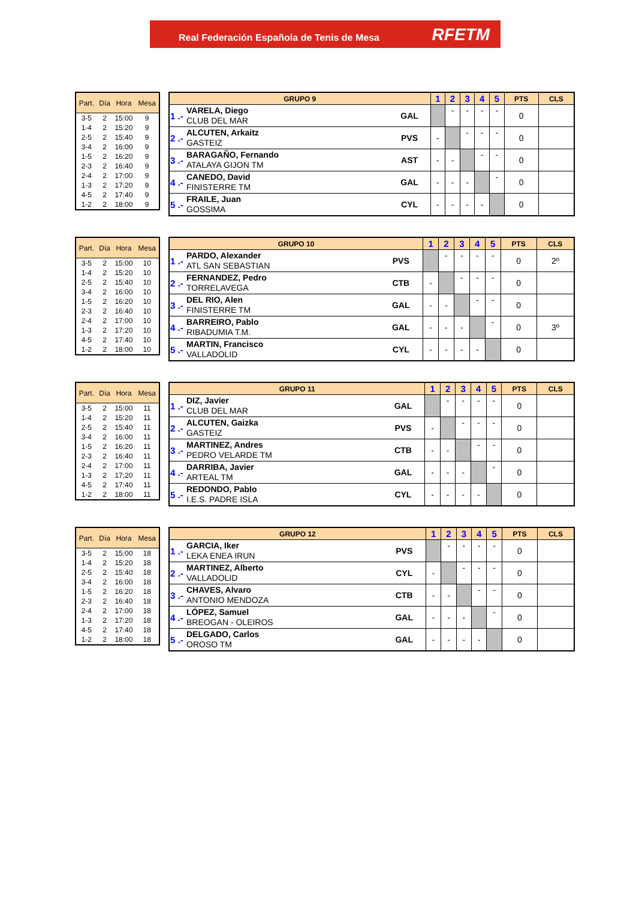Real Federación Española de Tenis de Mesa RFETM
| Part. | Día | Hora | Mesa |
| --- | --- | --- | --- |
| 3-5 | 2 | 15:00 | 9 |
| 1-4 | 2 | 15:20 | 9 |
| 2-5 | 2 | 15:40 | 9 |
| 3-4 | 2 | 16:00 | 9 |
| 1-5 | 2 | 16:20 | 9 |
| 2-3 | 2 | 16:40 | 9 |
| 2-4 | 2 | 17:00 | 9 |
| 1-3 | 2 | 17:20 | 9 |
| 4-5 | 2 | 17:40 | 9 |
| 1-2 | 2 | 18:00 | 9 |
| GRUPO 9 | | | 1 | 2 | 3 | 4 | 5 | PTS | CLS |
| --- | --- | --- | --- | --- | --- | --- | --- | --- | --- |
| 1 .- | VARELA, Diego CLUB DEL MAR | GAL | | - | - | - | - | 0 | |
| 2 .- | ALCUTEN, Arkaitz GASTEIZ | PVS | - | | - | - | - | 0 | |
| 3 .- | BARAGAÑO, Fernando ATALAYA GIJON TM | AST | - | - | | - | - | 0 | |
| 4 .- | CANEDO, David FINISTERRE TM | GAL | - | - | - | | - | 0 | |
| 5 .- | FRAILE, Juan GOSSIMA | CYL | - | - | - | - | | 0 | |
| Part. | Día | Hora | Mesa |
| --- | --- | --- | --- |
| 3-5 | 2 | 15:00 | 10 |
| 1-4 | 2 | 15:20 | 10 |
| 2-5 | 2 | 15:40 | 10 |
| 3-4 | 2 | 16:00 | 10 |
| 1-5 | 2 | 16:20 | 10 |
| 2-3 | 2 | 16:40 | 10 |
| 2-4 | 2 | 17:00 | 10 |
| 1-3 | 2 | 17:20 | 10 |
| 4-5 | 2 | 17:40 | 10 |
| 1-2 | 2 | 18:00 | 10 |
| GRUPO 10 | | | 1 | 2 | 3 | 4 | 5 | PTS | CLS |
| --- | --- | --- | --- | --- | --- | --- | --- | --- | --- |
| 1 .- | PARDO, Alexander ATL SAN SEBASTIAN | PVS | | - | - | - | - | 0 | 2º |
| 2 .- | FERNANDEZ, Pedro TORRELAVEGA | CTB | - | | - | - | - | 0 | |
| 3 .- | DEL RIO, Alen FINISTERRE TM | GAL | - | - | | - | - | 0 | |
| 4 .- | BARREIRO, Pablo RIBADUMIA T.M. | GAL | - | - | - | | - | 0 | 3º |
| 5 .- | MARTIN, Francisco VALLADOLID | CYL | - | - | - | - | | 0 | |
| Part. | Día | Hora | Mesa |
| --- | --- | --- | --- |
| 3-5 | 2 | 15:00 | 11 |
| 1-4 | 2 | 15:20 | 11 |
| 2-5 | 2 | 15:40 | 11 |
| 3-4 | 2 | 16:00 | 11 |
| 1-5 | 2 | 16:20 | 11 |
| 2-3 | 2 | 16:40 | 11 |
| 2-4 | 2 | 17:00 | 11 |
| 1-3 | 2 | 17:20 | 11 |
| 4-5 | 2 | 17:40 | 11 |
| 1-2 | 2 | 18:00 | 11 |
| GRUPO 11 | | | 1 | 2 | 3 | 4 | 5 | PTS | CLS |
| --- | --- | --- | --- | --- | --- | --- | --- | --- | --- |
| 1 .- | DIZ, Javier CLUB DEL MAR | GAL | | - | - | - | - | 0 | |
| 2 .- | ALCUTEN, Gaizka GASTEIZ | PVS | - | | - | - | - | 0 | |
| 3 .- | MARTINEZ, Andres PEDRO VELARDE TM | CTB | - | - | | - | - | 0 | |
| 4 .- | DARRIBA, Javier ARTEAL TM | GAL | - | - | - | | - | 0 | |
| 5 .- | REDONDO, Pablo I.E.S. PADRE ISLA | CYL | - | - | - | - | | 0 | |
| Part. | Día | Hora | Mesa |
| --- | --- | --- | --- |
| 3-5 | 2 | 15:00 | 18 |
| 1-4 | 2 | 15:20 | 18 |
| 2-5 | 2 | 15:40 | 18 |
| 3-4 | 2 | 16:00 | 18 |
| 1-5 | 2 | 16:20 | 18 |
| 2-3 | 2 | 16:40 | 18 |
| 2-4 | 2 | 17:00 | 18 |
| 1-3 | 2 | 17:20 | 18 |
| 4-5 | 2 | 17:40 | 18 |
| 1-2 | 2 | 18:00 | 18 |
| GRUPO 12 | | | 1 | 2 | 3 | 4 | 5 | PTS | CLS |
| --- | --- | --- | --- | --- | --- | --- | --- | --- | --- |
| 1 .- | GARCIA, Iker LEKA ENEA IRUN | PVS | | - | - | - | - | 0 | |
| 2 .- | MARTINEZ, Alberto VALLADOLID | CYL | - | | - | - | - | 0 | |
| 3 .- | CHAVES, Alvaro ANTONIO MENDOZA | CTB | - | - | | - | - | 0 | |
| 4 .- | LÓPEZ, Samuel BREOGAN - OLEIROS | GAL | - | - | - | | - | 0 | |
| 5 .- | DELGADO, Carlos OROSO TM | GAL | - | - | - | - | | 0 | |